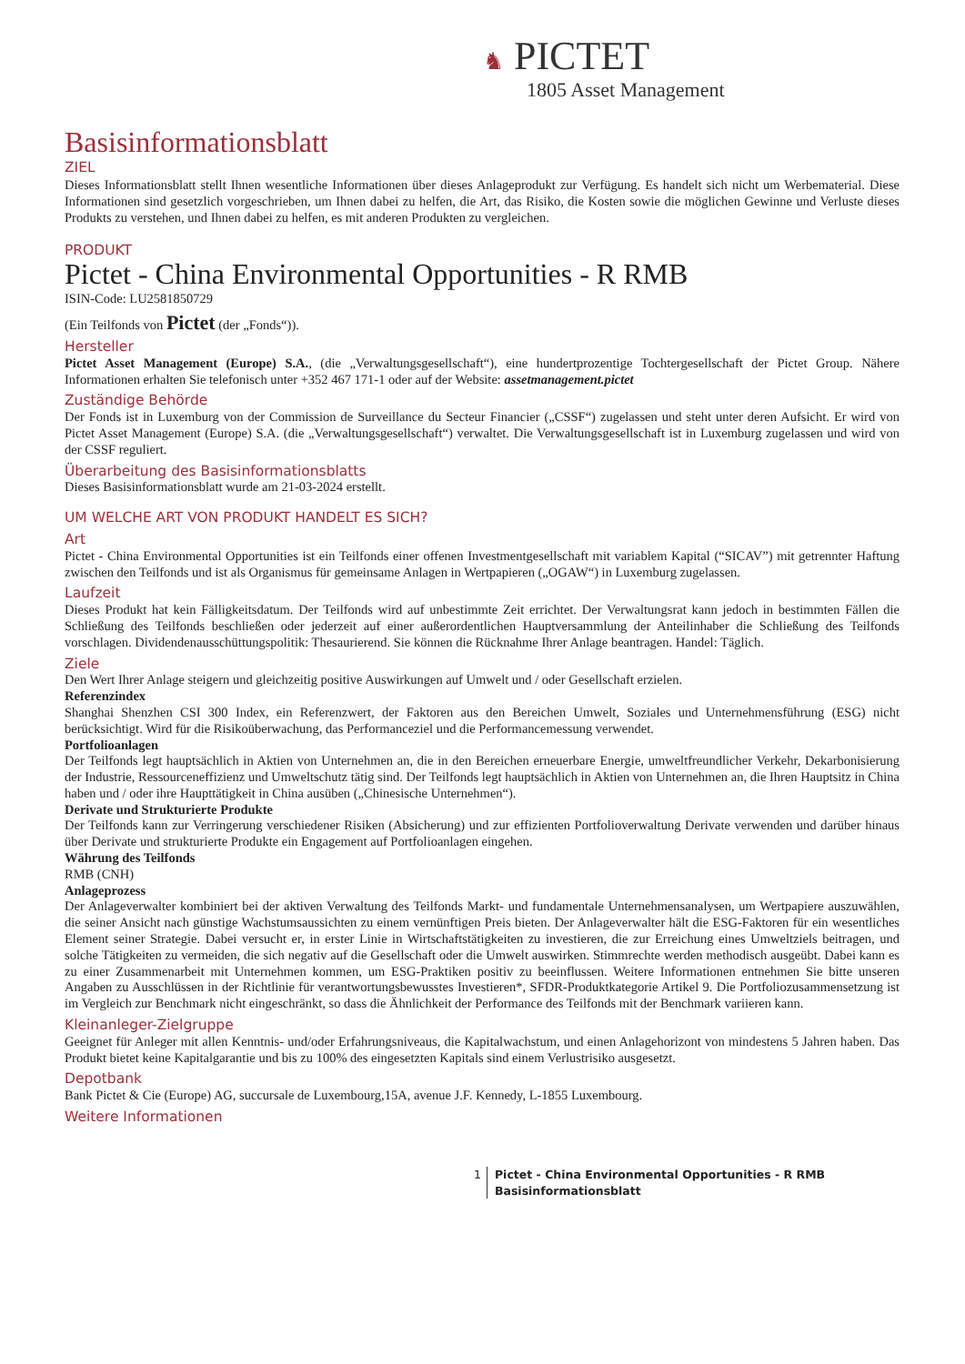♞ PICTET
1805 Asset Management
Basisinformationsblatt
ZIEL
Dieses Informationsblatt stellt Ihnen wesentliche Informationen über dieses Anlageprodukt zur Verfügung. Es handelt sich nicht um Werbematerial. Diese Informationen sind gesetzlich vorgeschrieben, um Ihnen dabei zu helfen, die Art, das Risiko, die Kosten sowie die möglichen Gewinne und Verluste dieses Produkts zu verstehen, und Ihnen dabei zu helfen, es mit anderen Produkten zu vergleichen.
PRODUKT
Pictet - China Environmental Opportunities - R RMB
ISIN-Code: LU2581850729
(Ein Teilfonds von Pictet (der „Fonds“)).
Hersteller
Pictet Asset Management (Europe) S.A., (die „Verwaltungsgesellschaft“), eine hundertprozentige Tochtergesellschaft der Pictet Group. Nähere Informationen erhalten Sie telefonisch unter +352 467 171-1 oder auf der Website: assetmanagement.pictet
Zuständige Behörde
Der Fonds ist in Luxemburg von der Commission de Surveillance du Secteur Financier („CSSF“) zugelassen und steht unter deren Aufsicht. Er wird von Pictet Asset Management (Europe) S.A. (die „Verwaltungsgesellschaft“) verwaltet. Die Verwaltungsgesellschaft ist in Luxemburg zugelassen und wird von der CSSF reguliert.
Überarbeitung des Basisinformationsblatts
Dieses Basisinformationsblatt wurde am 21-03-2024 erstellt.
UM WELCHE ART VON PRODUKT HANDELT ES SICH?
Art
Pictet - China Environmental Opportunities ist ein Teilfonds einer offenen Investmentgesellschaft mit variablem Kapital (“SICAV”) mit getrennter Haftung zwischen den Teilfonds und ist als Organismus für gemeinsame Anlagen in Wertpapieren („OGAW“) in Luxemburg zugelassen.
Laufzeit
Dieses Produkt hat kein Fälligkeitsdatum. Der Teilfonds wird auf unbestimmte Zeit errichtet. Der Verwaltungsrat kann jedoch in bestimmten Fällen die Schließung des Teilfonds beschließen oder jederzeit auf einer außerordentlichen Hauptversammlung der Anteilinhaber die Schließung des Teilfonds vorschlagen. Dividendenausschüttungspolitik: Thesaurierend. Sie können die Rücknahme Ihrer Anlage beantragen. Handel: Täglich.
Ziele
Den Wert Ihrer Anlage steigern und gleichzeitig positive Auswirkungen auf Umwelt und / oder Gesellschaft erzielen.
Referenzindex
Shanghai Shenzhen CSI 300 Index, ein Referenzwert, der Faktoren aus den Bereichen Umwelt, Soziales und Unternehmensführung (ESG) nicht berücksichtigt. Wird für die Risikoüberwachung, das Performanceziel und die Performancemessung verwendet.
Portfolioanlagen
Der Teilfonds legt hauptsächlich in Aktien von Unternehmen an, die in den Bereichen erneuerbare Energie, umweltfreundlicher Verkehr, Dekarbonisierung der Industrie, Ressourceneffizienz und Umweltschutz tätig sind. Der Teilfonds legt hauptsächlich in Aktien von Unternehmen an, die Ihren Hauptsitz in China haben und / oder ihre Haupttätigkeit in China ausüben („Chinesische Unternehmen“).
Derivate und Strukturierte Produkte
Der Teilfonds kann zur Verringerung verschiedener Risiken (Absicherung) und zur effizienten Portfolioverwaltung Derivate verwenden und darüber hinaus über Derivate und strukturierte Produkte ein Engagement auf Portfolioanlagen eingehen.
Währung des Teilfonds
RMB (CNH)
Anlageprozess
Der Anlageverwalter kombiniert bei der aktiven Verwaltung des Teilfonds Markt- und fundamentale Unternehmensanalysen, um Wertpapiere auszuwählen, die seiner Ansicht nach günstige Wachstumsaussichten zu einem vernünftigen Preis bieten. Der Anlageverwalter hält die ESG-Faktoren für ein wesentliches Element seiner Strategie. Dabei versucht er, in erster Linie in Wirtschaftstätigkeiten zu investieren, die zur Erreichung eines Umweltziels beitragen, und solche Tätigkeiten zu vermeiden, die sich negativ auf die Gesellschaft oder die Umwelt auswirken. Stimmrechte werden methodisch ausgeübt. Dabei kann es zu einer Zusammenarbeit mit Unternehmen kommen, um ESG-Praktiken positiv zu beeinflussen. Weitere Informationen entnehmen Sie bitte unseren Angaben zu Ausschlüssen in der Richtlinie für verantwortungsbewusstes Investieren*, SFDR-Produktkategorie Artikel 9. Die Portfoliozusammensetzung ist im Vergleich zur Benchmark nicht eingeschränkt, so dass die Ähnlichkeit der Performance des Teilfonds mit der Benchmark variieren kann.
Kleinanleger-Zielgruppe
Geeignet für Anleger mit allen Kenntnis- und/oder Erfahrungsniveaus, die Kapitalwachstum, und einen Anlagehorizont von mindestens 5 Jahren haben. Das Produkt bietet keine Kapitalgarantie und bis zu 100% des eingesetzten Kapitals sind einem Verlustrisiko ausgesetzt.
Depotbank
Bank Pictet & Cie (Europe) AG, succursale de Luxembourg,15A, avenue J.F. Kennedy, L-1855 Luxembourg.
Weitere Informationen
1 Pictet - China Environmental Opportunities - R RMB
Basisinformationsblatt